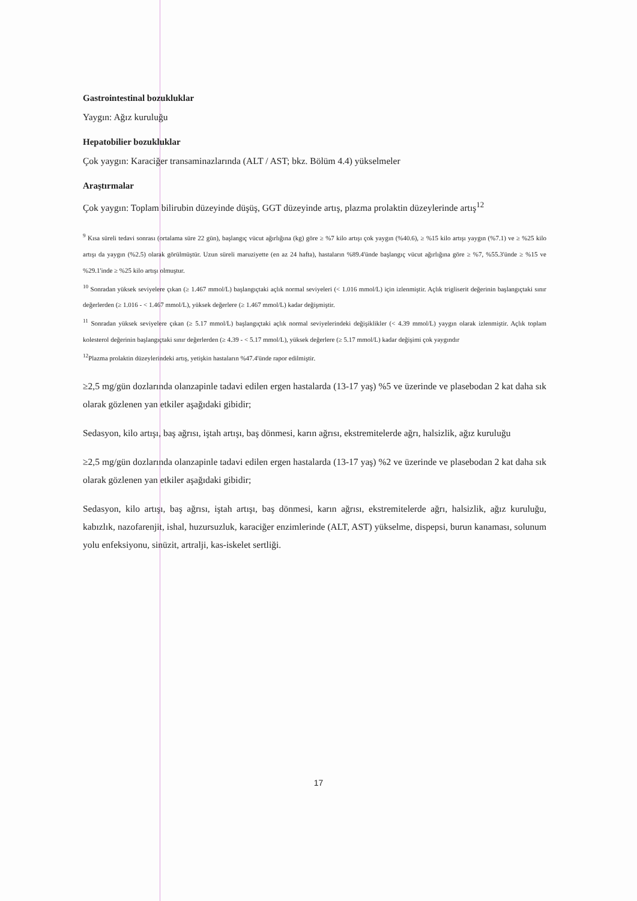Gastrointestinal bozukluklar
Yaygın: Ağız kuruluğu
Hepatobilier bozukluklar
Çok yaygın: Karaciğer transaminazlarında (ALT / AST; bkz. Bölüm 4.4) yükselmeler
Araştırmalar
Çok yaygın: Toplam bilirubin düzeyinde düşüş, GGT düzeyinde artış, plazma prolaktin düzeylerinde artış<sup>12</sup>
<sup>9</sup> Kısa süreli tedavi sonrası (ortalama süre 22 gün), başlangıç vücut ağırlığına (kg) göre ≥ %7 kilo artışı çok yaygın (%40.6), ≥ %15 kilo artışı yaygın (%7.1) ve ≥ %25 kilo artışı da yaygın (%2.5) olarak görülmüştür. Uzun süreli maruziyette (en az 24 hafta), hastaların %89.4'ünde başlangıç vücut ağırlığına göre ≥ %7, %55.3'ünde ≥ %15 ve %29.1'inde ≥ %25 kilo artışı olmuştur.
<sup>10</sup> Sonradan yüksek seviyelere çıkan (≥ 1.467 mmol/L) başlangıçtaki açlık normal seviyeleri (< 1.016 mmol/L) için izlenmiştir. Açlık trigliserit değerinin başlangıçtaki sınır değerlerden (≥ 1.016 - < 1.467 mmol/L), yüksek değerlere (≥ 1.467 mmol/L) kadar değişmiştir.
<sup>11</sup> Sonradan yüksek seviyelere çıkan (≥ 5.17 mmol/L) başlangıçtaki açlık normal seviyelerindeki değişiklikler (< 4.39 mmol/L) yaygın olarak izlenmiştir. Açlık toplam kolesterol değerinin başlangıçtaki sınır değerlerden (≥ 4.39 - < 5.17 mmol/L), yüksek değerlere (≥ 5.17 mmol/L) kadar değişimi çok yaygındır
<sup>12</sup> Plazma prolaktin düzeylerindeki artış, yetişkin hastaların %47.4'ünde rapor edilmiştir.
≥2,5 mg/gün dozlarında olanzapinle tadavi edilen ergen hastalarda (13-17 yaş) %5 ve üzerinde ve plasebodan 2 kat daha sık olarak gözlenen yan etkiler aşağıdaki gibidir;
Sedasyon, kilo artışı, baş ağrısı, iştah artışı, baş dönmesi, karın ağrısı, ekstremitelerde ağrı, halsizlik, ağız kuruluğu
≥2,5 mg/gün dozlarında olanzapinle tadavi edilen ergen hastalarda (13-17 yaş) %2 ve üzerinde ve plasebodan 2 kat daha sık olarak gözlenen yan etkiler aşağıdaki gibidir;
Sedasyon, kilo artışı, baş ağrısı, iştah artışı, baş dönmesi, karın ağrısı, ekstremitelerde ağrı, halsizlik, ağız kuruluğu, kabızlık, nazofarenjit, ishal, huzursuzluk, karaciğer enzimlerinde (ALT, AST) yükselme, dispepsi, burun kanaması, solunum yolu enfeksiyonu, sinüzit, artralji, kas-iskelet sertliği.
17